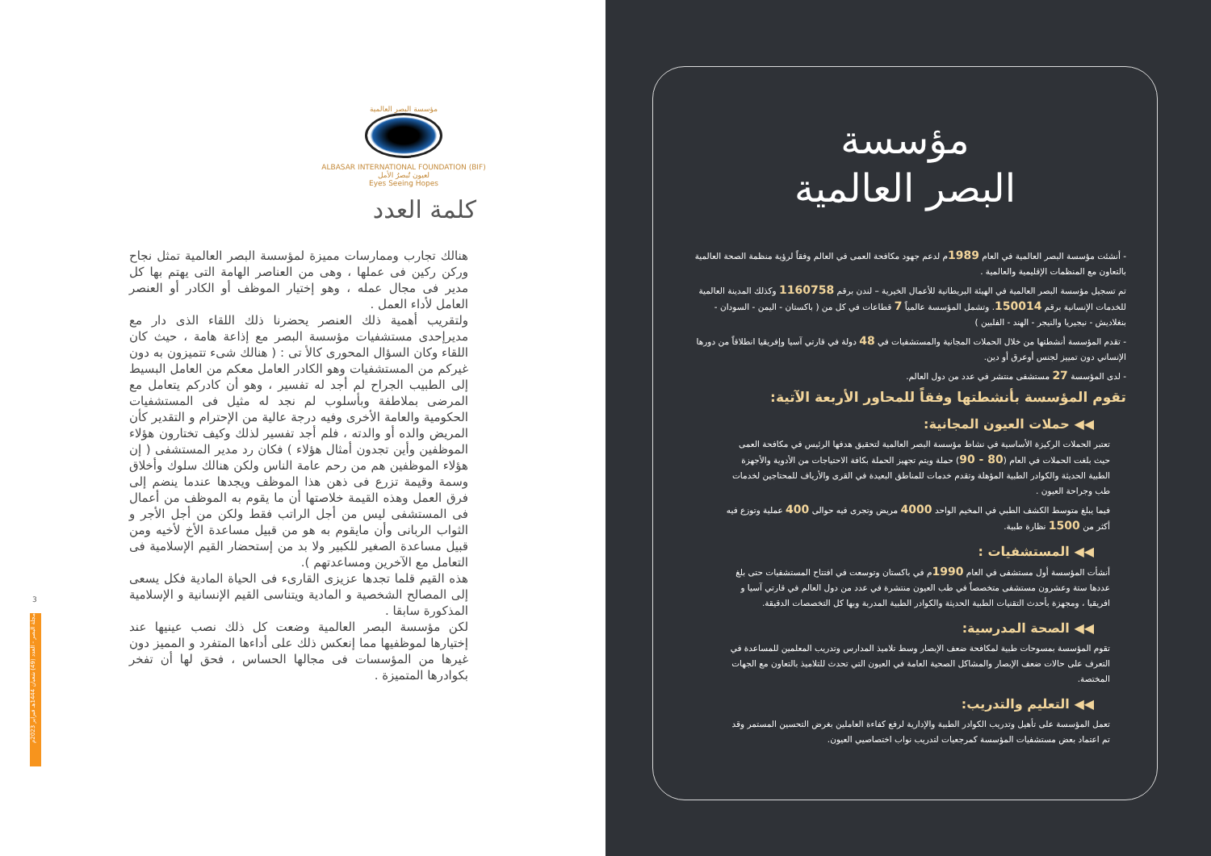مؤسسة
البصر العالمية
- أنشئت مؤسسة البصر العالمية في العام 1989م لدعم جهود مكافحة العمى في العالم وفقاً لرؤية منظمة الصحة العالمية بالتعاون مع المنظمات الإقليمية والعالمية .
تم تسجيل مؤسسة البصر العالمية في الهيئة البريطانية للأعمال الخيرية – لندن برقم 1160758 وكذلك المدينة العالمية للخدمات الإنسانية برقم 150014. وتشمل المؤسسة عالمياً 7 قطاعات في كل من ( باكستان - اليمن - السودان - بنغلاديش - نيجيريا والنيجر - الهند - الفلبين )
- تقدم المؤسسة أنشطتها من خلال الحملات المجانية والمستشفيات في 48 دولة في قارتي آسيا وإفريقيا انطلاقاً من دورها الإنساني دون تمييز لجنس أوعرق أو دين.
- لدى المؤسسة 27 مستشفى منتشر في عدد من دول العالم.
تقوم المؤسسة بأنشطتها وفقاً للمحاور الأربعة الآتية:
◀◀ حملات العيون المجانية:
تعتبر الحملات الركيزة الأساسية في نشاط مؤسسة البصر العالمية لتحقيق هدفها الرئيس في مكافحة العمى حيث بلغت الحملات في العام (80 - 90) حملة ويتم تجهيز الحملة بكافة الاحتياجات من الأدوية والأجهزة الطبية الحديثة والكوادر الطبية المؤهلة وتقدم خدمات للمناطق البعيدة في القرى والأرياف للمحتاجين لخدمات طب وجراحة العيون .
فيما يبلغ متوسط الكشف الطبي في المخيم الواحد 4000 مريض وتجرى فيه حوالى 400 عملية وتوزع فيه أكثر من 1500 نظارة طبية.
◀◀ المستشفيات :
أنشأت المؤسسة أول مستشفى في العام 1990م في باكستان وتوسعت في افتتاح المستشفيات حتى بلغ عددها ستة وعشرون مستشفى متخصصاً في طب العيون منتشرة في عدد من دول العالم في قارتي آسيا و افريقيا ، ومجهزة بأحدث التقنيات الطبية الحديثة والكوادر الطبية المدربة وبها كل التخصصات الدقيقة.
◀◀ الصحة المدرسية:
تقوم المؤسسة بمسوحات طبية لمكافحة ضعف الإبصار وسط تلاميذ المدارس وتدريب المعلمين للمساعدة في التعرف على حالات ضعف الإبصار والمشاكل الصحية العامة في العيون التي تحدث للتلاميذ بالتعاون مع الجهات المختصة.
◀◀ التعليم والتدريب:
تعمل المؤسسة على تأهيل وتدريب الكوادر الطبية والإدارية لرفع كفاءة العاملين بغرض التحسين المستمر وقد تم اعتماد بعض مستشفيات المؤسسة كمرجعيات لتدريب نواب اختصاصيي العيون.
مؤسسة البصر العالمية
ALBASAR INTERNATIONAL FOUNDATION (BIF)
لعيون تُبصرُ الأمل
Eyes Seeing Hopes
كلمة العدد
هنالك تجارب وممارسات مميزة لمؤسسة البصر العالمية تمثل نجاح وركن ركين فى عملها ، وهى من العناصر الهامة التى يهتم بها كل مدير فى مجال عمله ، وهو إختيار الموظف أو الكادر أو العنصر العامل لأداء العمل .
ولتقريب أهمية ذلك العنصر يحضرنا ذلك اللقاء الذى دار مع مديرإحدى مستشفيات مؤسسة البصر مع إذاعة هامة ، حيث كان اللقاء وكان السؤال المحورى كالأ تى : ( هنالك شىء تتميزون به دون غيركم من المستشفيات وهو الكادر العامل معكم من العامل البسيط إلى الطبيب الجراح لم أجد له تفسير ، وهو أن كادركم يتعامل مع المرضى بملاطفة وبأسلوب لم نجد له مثيل فى المستشفيات الحكومية والعامة الأخرى وفيه درجة عالية من الإحترام و التقدير كأن المريض والده أو والدته ، فلم أجد تفسير لذلك وكيف تختارون هؤلاء الموظفين وأين تجدون أمثال هؤلاء ) فكان رد مدير المستشفى ( إن هؤلاء الموظفين هم من رحم عامة الناس ولكن هنالك سلوك وأخلاق وسمة وقيمة تزرع فى ذهن هذا الموظف ويجدها عندما ينضم إلى فرق العمل وهذه القيمة خلاصتها أن ما يقوم به الموظف من أعمال فى المستشفى ليس من أجل الراتب فقط ولكن من أجل الأجر و الثواب الربانى وأن مايقوم به هو من قبيل مساعدة الأخ لأخيه ومن قبيل مساعدة الصغير للكبير ولا بد من إستحضار القيم الإسلامية فى التعامل مع الآخرين ومساعدتهم ).
هذه القيم قلما تجدها عزيزى القارىء فى الحياة المادية فكل يسعى إلى المصالح الشخصية و المادية ويتناسى القيم الإنسانية و الإسلامية المذكورة سابقا .
لكن مؤسسة البصر العالمية وضعت كل ذلك نصب عينيها عند إختيارها لموظفيها مما إنعكس ذلك على أداءها المتفرد و المميز دون غيرها من المؤسسات فى مجالها الحساس ، فحق لها أن تفخر بكوادرها المتميزة .
3
مجلة البصر - العدد (49) شعبان 1444هـ فبراير 2023م